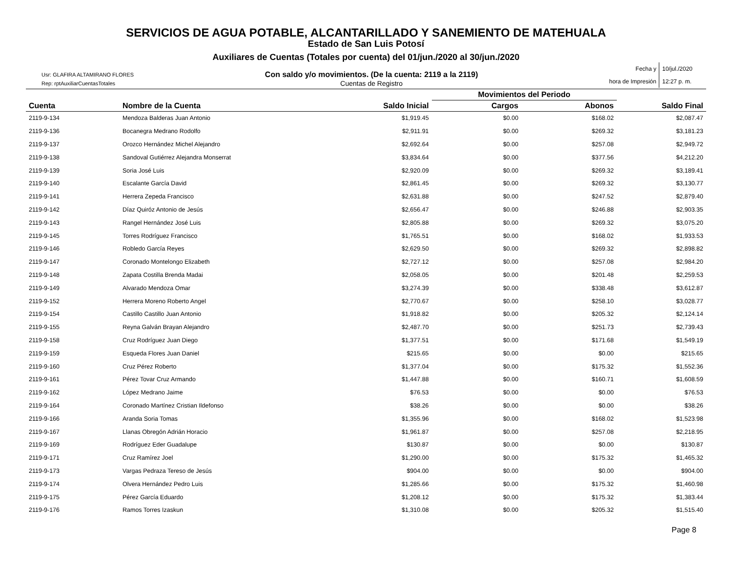SERVICIOS DE AGUA POTABLE, ALCANTARILLADO Y SANEMIENTO DE MATEHUALA
Estado de San Luis Potosí
Auxiliares de Cuentas (Totales por cuenta) del 01/jun./2020 al 30/jun./2020
Usr: GLAFIRA ALTAMIRANO FLORES
Rep: rptAuxiliarCuentasTotales
Con saldo y/o movimientos. (De la cuenta: 2119 a la 2119)
Cuentas de Registro
Fecha y
hora de Impresión
10/jul./2020
12:27 p. m.
| | | | Movimientos del Periodo | | |
| --- | --- | --- | --- | --- | --- |
| Cuenta | Nombre de la Cuenta | Saldo Inicial | Cargos | Abonos | Saldo Final |
| 2119-9-134 | Mendoza Balderas Juan Antonio | $1,919.45 | $0.00 | $168.02 | $2,087.47 |
| 2119-9-136 | Bocanegra Medrano Rodolfo | $2,911.91 | $0.00 | $269.32 | $3,181.23 |
| 2119-9-137 | Orozco Hernández Michel Alejandro | $2,692.64 | $0.00 | $257.08 | $2,949.72 |
| 2119-9-138 | Sandoval Gutiérrez Alejandra Monserrat | $3,834.64 | $0.00 | $377.56 | $4,212.20 |
| 2119-9-139 | Soria José Luis | $2,920.09 | $0.00 | $269.32 | $3,189.41 |
| 2119-9-140 | Escalante García David | $2,861.45 | $0.00 | $269.32 | $3,130.77 |
| 2119-9-141 | Herrera Zepeda Francisco | $2,631.88 | $0.00 | $247.52 | $2,879.40 |
| 2119-9-142 | Díaz Quiróz Antonio de Jesús | $2,656.47 | $0.00 | $246.88 | $2,903.35 |
| 2119-9-143 | Rangel Hernández José Luis | $2,805.88 | $0.00 | $269.32 | $3,075.20 |
| 2119-9-145 | Torres Rodríguez Francisco | $1,765.51 | $0.00 | $168.02 | $1,933.53 |
| 2119-9-146 | Robledo García Reyes | $2,629.50 | $0.00 | $269.32 | $2,898.82 |
| 2119-9-147 | Coronado Montelongo Elizabeth | $2,727.12 | $0.00 | $257.08 | $2,984.20 |
| 2119-9-148 | Zapata Costilla Brenda Madai | $2,058.05 | $0.00 | $201.48 | $2,259.53 |
| 2119-9-149 | Alvarado Mendoza Omar | $3,274.39 | $0.00 | $338.48 | $3,612.87 |
| 2119-9-152 | Herrera Moreno Roberto Angel | $2,770.67 | $0.00 | $258.10 | $3,028.77 |
| 2119-9-154 | Castillo Castillo Juan Antonio | $1,918.82 | $0.00 | $205.32 | $2,124.14 |
| 2119-9-155 | Reyna Galván Brayan Alejandro | $2,487.70 | $0.00 | $251.73 | $2,739.43 |
| 2119-9-158 | Cruz Rodríguez Juan Diego | $1,377.51 | $0.00 | $171.68 | $1,549.19 |
| 2119-9-159 | Esqueda Flores Juan Daniel | $215.65 | $0.00 | $0.00 | $215.65 |
| 2119-9-160 | Cruz Pérez Roberto | $1,377.04 | $0.00 | $175.32 | $1,552.36 |
| 2119-9-161 | Pérez Tovar Cruz Armando | $1,447.88 | $0.00 | $160.71 | $1,608.59 |
| 2119-9-162 | López Medrano Jaime | $76.53 | $0.00 | $0.00 | $76.53 |
| 2119-9-164 | Coronado Martínez Cristian Ildefonso | $38.26 | $0.00 | $0.00 | $38.26 |
| 2119-9-166 | Aranda Soria Tomas | $1,355.96 | $0.00 | $168.02 | $1,523.98 |
| 2119-9-167 | Llanas Obregón Adrián Horacio | $1,961.87 | $0.00 | $257.08 | $2,218.95 |
| 2119-9-169 | Rodríguez Eder Guadalupe | $130.87 | $0.00 | $0.00 | $130.87 |
| 2119-9-171 | Cruz Ramírez Joel | $1,290.00 | $0.00 | $175.32 | $1,465.32 |
| 2119-9-173 | Vargas Pedraza Tereso de Jesús | $904.00 | $0.00 | $0.00 | $904.00 |
| 2119-9-174 | Olvera Hernández Pedro Luis | $1,285.66 | $0.00 | $175.32 | $1,460.98 |
| 2119-9-175 | Pérez García Eduardo | $1,208.12 | $0.00 | $175.32 | $1,383.44 |
| 2119-9-176 | Ramos Torres Izaskun | $1,310.08 | $0.00 | $205.32 | $1,515.40 |
Page 8